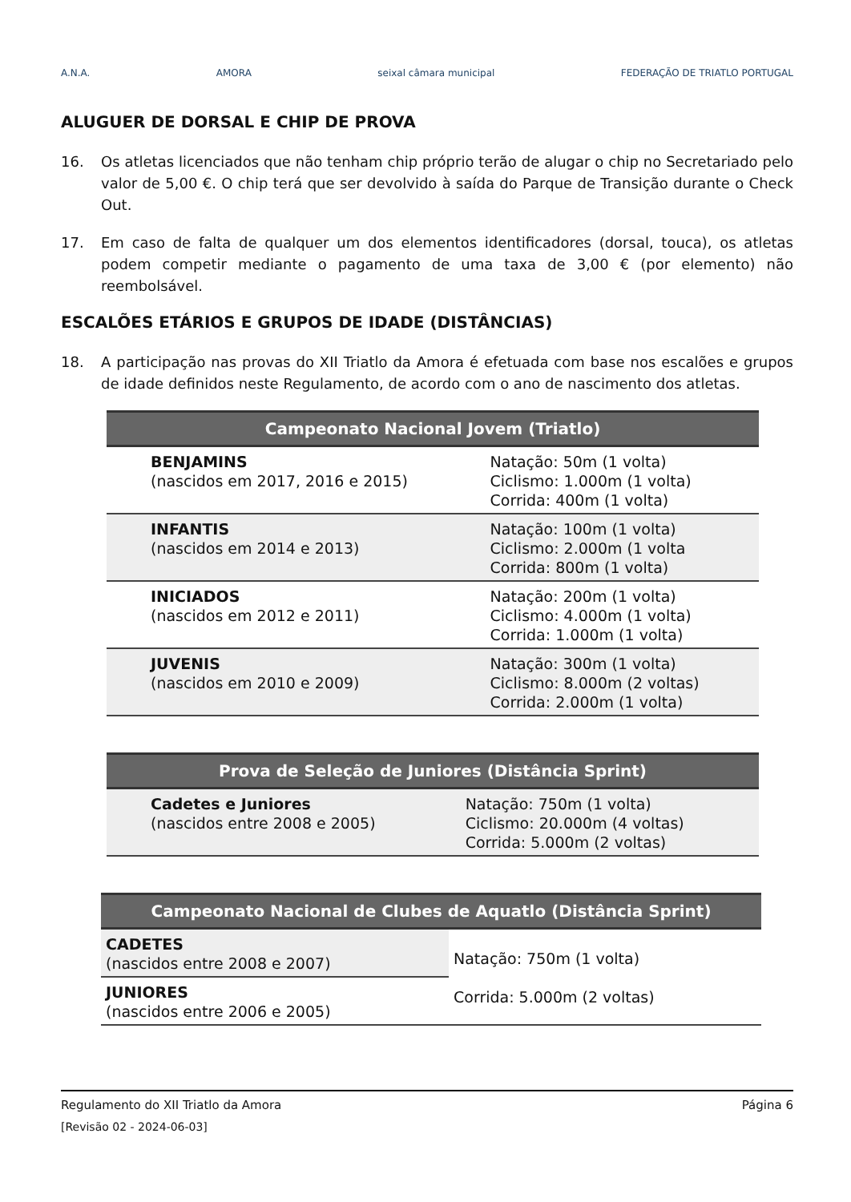A.N.A. AMORA seixal câmara municipal FEDERAÇÃO DE TRIATLO PORTUGAL
ALUGUER DE DORSAL E CHIP DE PROVA
16. Os atletas licenciados que não tenham chip próprio terão de alugar o chip no Secretariado pelo valor de 5,00 €. O chip terá que ser devolvido à saída do Parque de Transição durante o Check Out.
17. Em caso de falta de qualquer um dos elementos identificadores (dorsal, touca), os atletas podem competir mediante o pagamento de uma taxa de 3,00 € (por elemento) não reembolsável.
ESCALÕES ETÁRIOS E GRUPOS DE IDADE (DISTÂNCIAS)
18. A participação nas provas do XII Triatlo da Amora é efetuada com base nos escalões e grupos de idade definidos neste Regulamento, de acordo com o ano de nascimento dos atletas.
| Campeonato Nacional Jovem (Triatlo) | |
| --- | --- |
| BENJAMINS (nascidos em 2017, 2016 e 2015) | Natação: 50m (1 volta) Ciclismo: 1.000m (1 volta) Corrida: 400m (1 volta) |
| INFANTIS (nascidos em 2014 e 2013) | Natação: 100m (1 volta) Ciclismo: 2.000m (1 volta Corrida: 800m (1 volta) |
| INICIADOS (nascidos em 2012 e 2011) | Natação: 200m (1 volta) Ciclismo: 4.000m (1 volta) Corrida: 1.000m (1 volta) |
| JUVENIS (nascidos em 2010 e 2009) | Natação: 300m (1 volta) Ciclismo: 8.000m (2 voltas) Corrida: 2.000m (1 volta) |
| Prova de Seleção de Juniores (Distância Sprint) | |
| --- | --- |
| Cadetes e Juniores (nascidos entre 2008 e 2005) | Natação: 750m (1 volta) Ciclismo: 20.000m (4 voltas) Corrida: 5.000m (2 voltas) |
| Campeonato Nacional de Clubes de Aquatlo (Distância Sprint) | |
| --- | --- |
| CADETES (nascidos entre 2008 e 2007) | Natação: 750m (1 volta) Corrida: 5.000m (2 voltas) |
| JUNIORES (nascidos entre 2006 e 2005) | |
Regulamento do XII Triatlo da Amora Página 6
[Revisão 02 - 2024-06-03]